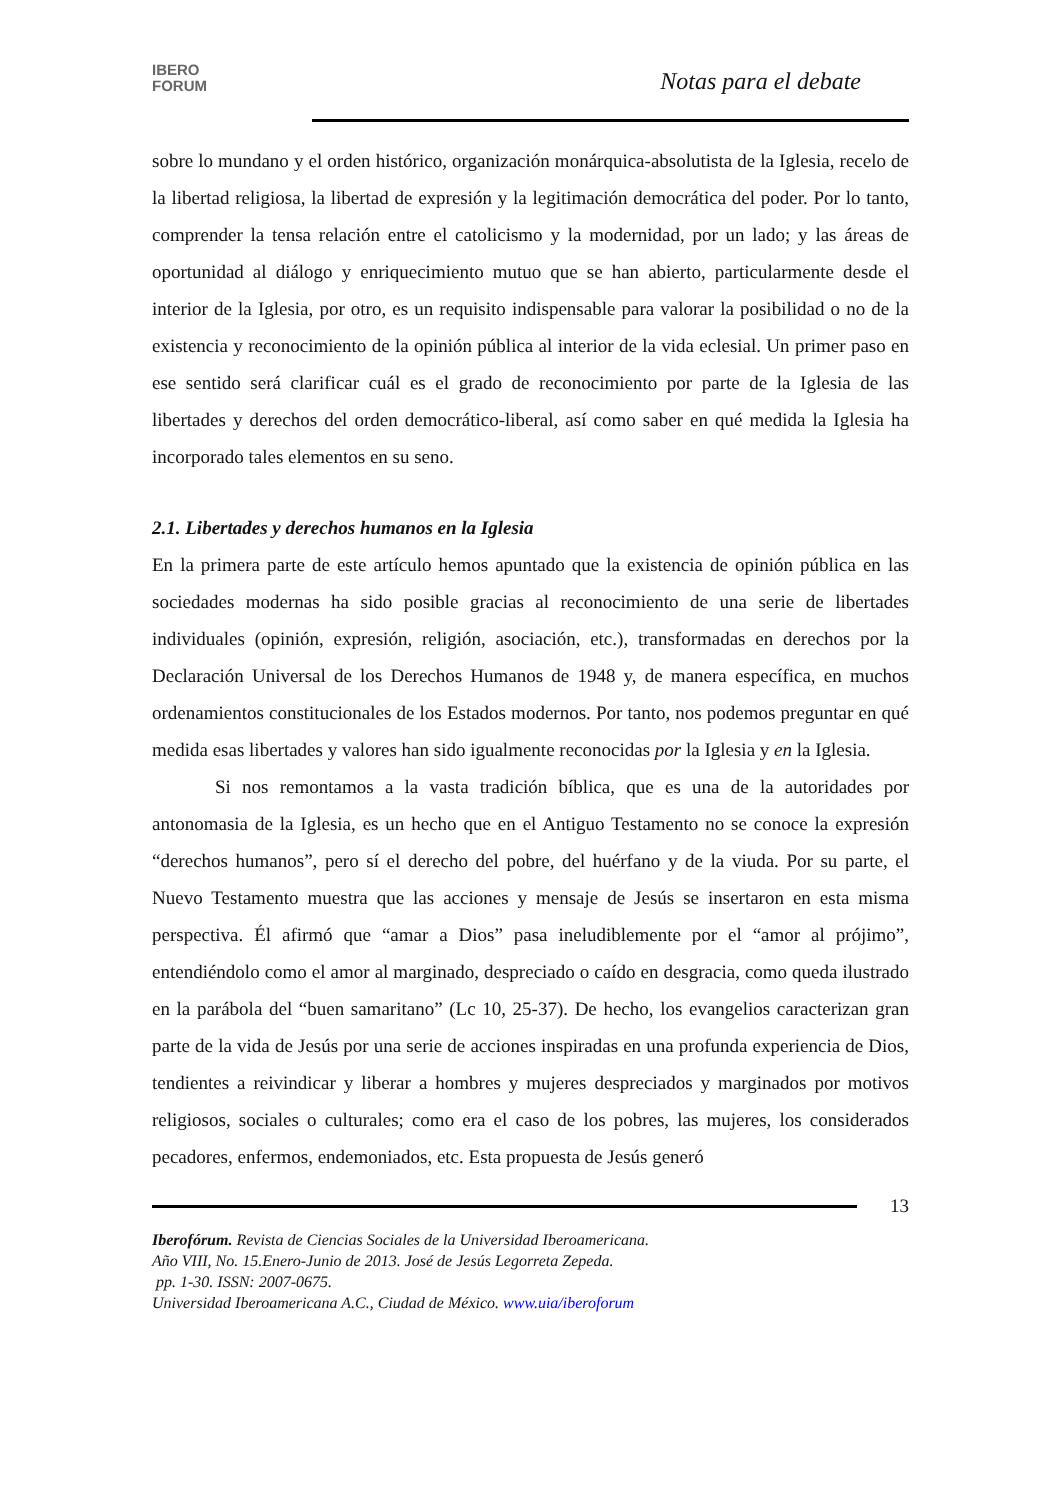IBERO
FORUM
Notas para el debate
sobre lo mundano y el orden histórico, organización monárquica-absolutista de la Iglesia, recelo de la libertad religiosa, la libertad de expresión y la legitimación democrática del poder. Por lo tanto, comprender la tensa relación entre el catolicismo y la modernidad, por un lado; y las áreas de oportunidad al diálogo y enriquecimiento mutuo que se han abierto, particularmente desde el interior de la Iglesia, por otro, es un requisito indispensable para valorar la posibilidad o no de la existencia y reconocimiento de la opinión pública al interior de la vida eclesial. Un primer paso en ese sentido será clarificar cuál es el grado de reconocimiento por parte de la Iglesia de las libertades y derechos del orden democrático-liberal, así como saber en qué medida la Iglesia ha incorporado tales elementos en su seno.
2.1. Libertades y derechos humanos en la Iglesia
En la primera parte de este artículo hemos apuntado que la existencia de opinión pública en las sociedades modernas ha sido posible gracias al reconocimiento de una serie de libertades individuales (opinión, expresión, religión, asociación, etc.), transformadas en derechos por la Declaración Universal de los Derechos Humanos de 1948 y, de manera específica, en muchos ordenamientos constitucionales de los Estados modernos. Por tanto, nos podemos preguntar en qué medida esas libertades y valores han sido igualmente reconocidas por la Iglesia y en la Iglesia.
Si nos remontamos a la vasta tradición bíblica, que es una de la autoridades por antonomasia de la Iglesia, es un hecho que en el Antiguo Testamento no se conoce la expresión “derechos humanos”, pero sí el derecho del pobre, del huérfano y de la viuda. Por su parte, el Nuevo Testamento muestra que las acciones y mensaje de Jesús se insertaron en esta misma perspectiva. Él afirmó que “amar a Dios” pasa ineludiblemente por el “amor al prójimo”, entendiéndolo como el amor al marginado, despreciado o caído en desgracia, como queda ilustrado en la parábola del “buen samaritano” (Lc 10, 25-37). De hecho, los evangelios caracterizan gran parte de la vida de Jesús por una serie de acciones inspiradas en una profunda experiencia de Dios, tendientes a reivindicar y liberar a hombres y mujeres despreciados y marginados por motivos religiosos, sociales o culturales; como era el caso de los pobres, las mujeres, los considerados pecadores, enfermos, endemoniados, etc. Esta propuesta de Jesús generó
13
Iberofórum. Revista de Ciencias Sociales de la Universidad Iberoamericana.
Año VIII, No. 15.Enero-Junio de 2013. José de Jesús Legorreta Zepeda.
pp. 1-30. ISSN: 2007-0675.
Universidad Iberoamericana A.C., Ciudad de México. www.uia/iberoforum